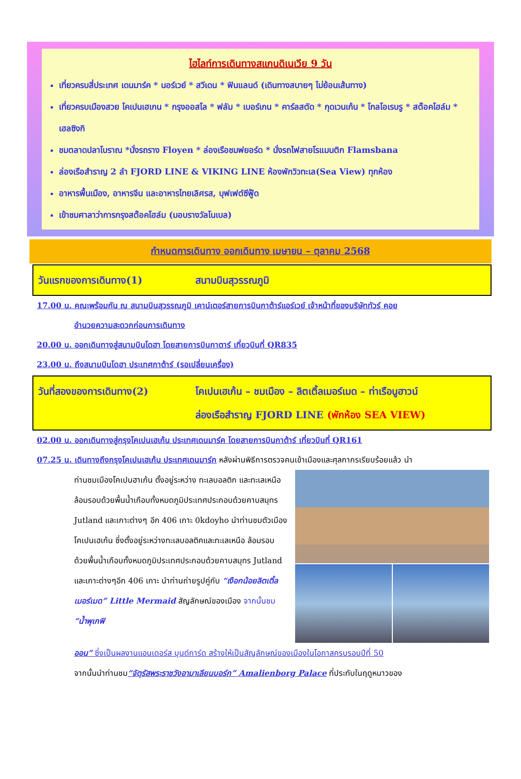ไฮไลท์การเดินทางสแกนดิเนเวีย 9 วัน
เที่ยวครบสี่ประเทศ เดนมาร์ค * นอร์เวย์ * สวีเดน * ฟินแลนด์ (เดินทางสบายๆ ไม่ย้อนเส้นทาง)
เที่ยวครบเมืองสวย โคเปนเฮเกน * กรุงออสโล * ฟลัม * เบอร์เกน * คาร์ลสตัด * กุดเวนเก้น * โกลโอเรบรู * สต๊อคโฮล์ม * เฮลซิงกิ
ชมตลาดปลาโบราณ *นั่งรถราง Floyen * ล่องเรือชมฟยอร์ด * นั่งรถไฟสายโรแมนติก Flamsbana
ล่องเรือสำราญ 2 ลำ FJORD LINE & VIKING LINE ห้องพักวิวทะเล(Sea View) ทุกห้อง
อาหารพื้นเมือง, อาหารจีน และอาหารไทยเลิศรส, บุฟเฟต์ซีฟู๊ด
เข้าชมศาลาว่าการกรุงสต๊อคโฮล์ม (มอบรางวัลโนเบล)
กำหนดการเดินทาง ออกเดินทาง เมษายน – ตุลาคม 2568
วันแรกของการเดินทาง(1) สนามบินสุวรรณภูมิ
17.00 น. คณะพร้อมกัน ณ สนามบินสุวรรณภูมิ เคาน์เตอร์สายการบินกาต้าร์แอร์เวย์ เจ้าหน้าที่ของบริษัททัวร์ คอย
อำนวยความสะดวกก่อนการเดินทาง
20.00 น. ออกเดินทางสู่สนามบินโดฮา โดยสายการบินกาตาร์ เที่ยวบินที่ QR835
23.00 น. ถึงสนามบินโดฮา ประเทศกาต้าร์ (รอเปลี่ยนเครื่อง)
วันที่สองของการเดินทาง(2) โคเปนเฮเก้น – ชมเมือง – ลิตเติ้ลเมอร์เมด – ท่าเรือนูฮาวน์
ล่องเรือสำราญ FJORD LINE (พักห้อง SEA VIEW)
02.00 น. ออกเดินทางสู่กรุงโคเปนเฮเก้น ประเทศเดนมาร์ค โดยสายการบินกาต้าร์ เที่ยวบินที่ QR161
07.25 น. เดินทางถึงกรุงโคเปนเฮเก้น ประเทศเดนมาร์ก หลังผ่านพิธีการตรวจคนเข้าเมืองและศุลกากรเรียบร้อยแล้ว นำ
ท่านชมเมืองโคเปนฮาเก้น ตั้งอยู่ระหว่าง ทะเลบอลติก และทะเลเหนือ ล้อมรอบด้วยพื้นน้ำเกือบทั้งหมดภูมิประเทศประกอบด้วยคาบสมุทร Jutland และเกาะต่างๆ อีก 406 เกาะ 0kdoyho นำท่านชมตัวเมืองโคเปนเฮเก้น ซึ่งตั้งอยู่ระหว่างทะเลบอลติคและทะเลเหนือ ล้อมรอบด้วยพื้นน้ำเกือบทั้งหมดภูมิประเทศประกอบด้วยคาบสมุทร Jutland และเกาะต่างๆอีก 406 เกาะ นำท่านถ่ายรูปคู่กับ “เงือกน้อยลิตเติ้ลเมอร์เมด” Little Mermaid สัญลักษณ์ของเมือง จากนั้นชม “น้ำพุเกฟิ
ออน” ซึ่งเป็นผลงานแอนเดอร์ส บุนด์การ์ด สร้างให้เป็นสัญลักษณ์ของเมืองในโอกาสครบรอบปีที่ 50
จากนั้นนำท่านชม“จัตุรัสพระราชวังอามาเลียนบอร์ก” Amalienborg Palace ที่ประทับในฤดูหนาวของ